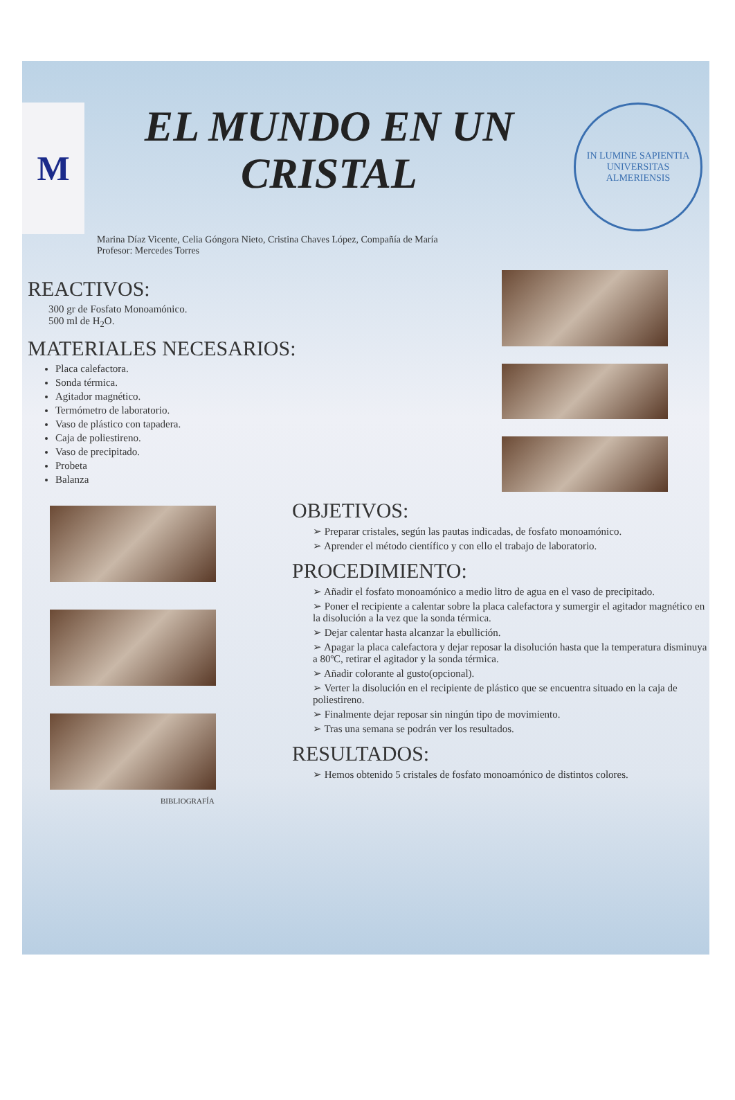M
EL MUNDO EN UN
CRISTAL
IN LUMINE SAPIENTIA
UNIVERSITAS ALMERIENSIS
Marina Díaz Vicente, Celia Góngora Nieto, Cristina Chaves López, Compañía de María
Profesor: Mercedes Torres
REACTIVOS:
300 gr de Fosfato Monoamónico.
500 ml de H<sub>2</sub>O.
MATERIALES NECESARIOS:
Placa calefactora.
Sonda térmica.
Agitador magnético.
Termómetro de laboratorio.
Vaso de plástico con tapadera.
Caja de poliestireno.
Vaso de precipitado.
Probeta
Balanza
OBJETIVOS:
➢ Preparar cristales, según las pautas indicadas, de fosfato monoamónico.
➢ Aprender el método científico y con ello el trabajo de laboratorio.
PROCEDIMIENTO:
➢ Añadir el fosfato monoamónico a medio litro de agua en el vaso de precipitado.
➢ Poner el recipiente a calentar sobre la placa calefactora y sumergir el agitador magnético en la disolución a la vez que la sonda térmica.
➢ Dejar calentar hasta alcanzar la ebullición.
➢ Apagar la placa calefactora y dejar reposar la disolución hasta que la temperatura disminuya a 80ºC, retirar el agitador y la sonda térmica.
➢ Añadir colorante al gusto(opcional).
➢ Verter la disolución en el recipiente de plástico que se encuentra situado en la caja de poliestireno.
➢ Finalmente dejar reposar sin ningún tipo de movimiento.
➢ Tras una semana se podrán ver los resultados.
RESULTADOS:
➢ Hemos obtenido 5 cristales de fosfato monoamónico de distintos colores.
BIBLIOGRAFÍA